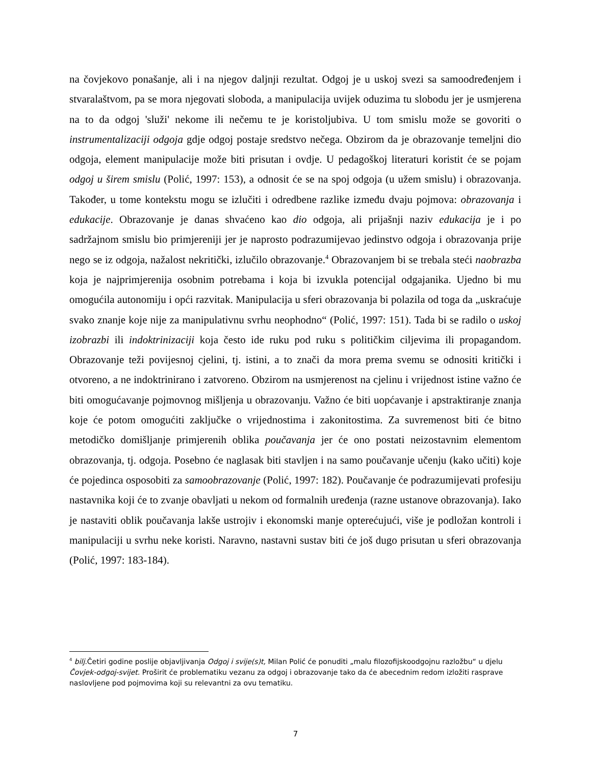na čovjekovo ponašanje, ali i na njegov daljnji rezultat. Odgoj je u uskoj svezi sa samoodređenjem i stvaralaštvom, pa se mora njegovati sloboda, a manipulacija uvijek oduzima tu slobodu jer je usmjerena na to da odgoj 'služi' nekome ili nečemu te je koristoljubiva. U tom smislu može se govoriti o instrumentalizaciji odgoja gdje odgoj postaje sredstvo nečega. Obzirom da je obrazovanje temeljni dio odgoja, element manipulacije može biti prisutan i ovdje. U pedagoškoj literaturi koristit će se pojam odgoj u širem smislu (Polić, 1997: 153), a odnosit će se na spoj odgoja (u užem smislu) i obrazovanja. Također, u tome kontekstu mogu se izlučiti i odredbene razlike između dvaju pojmova: obrazovanja i edukacije. Obrazovanje je danas shvaćeno kao dio odgoja, ali prijašnji naziv edukacija je i po sadržajnom smislu bio primjereniji jer je naprosto podrazumijevao jedinstvo odgoja i obrazovanja prije nego se iz odgoja, nažalost nekritički, izlučilo obrazovanje.<sup>4</sup> Obrazovanjem bi se trebala steći naobrazba koja je najprimjerenija osobnim potrebama i koja bi izvukla potencijal odgajanika. Ujedno bi mu omogućila autonomiju i opći razvitak. Manipulacija u sferi obrazovanja bi polazila od toga da „uskraćuje svako znanje koje nije za manipulativnu svrhu neophodno“ (Polić, 1997: 151). Tada bi se radilo o uskoj izobrazbi ili indoktrinizaciji koja često ide ruku pod ruku s političkim ciljevima ili propagandom. Obrazovanje teži povijesnoj cjelini, tj. istini, a to znači da mora prema svemu se odnositi kritički i otvoreno, a ne indoktrinirano i zatvoreno. Obzirom na usmjerenost na cjelinu i vrijednost istine važno će biti omogućavanje pojmovnog mišljenja u obrazovanju. Važno će biti uopćavanje i apstraktiranje znanja koje će potom omogućiti zaključke o vrijednostima i zakonitostima. Za suvremenost biti će bitno metodičko domišljanje primjerenih oblika poučavanja jer će ono postati neizostavnim elementom obrazovanja, tj. odgoja. Posebno će naglasak biti stavljen i na samo poučavanje učenju (kako učiti) koje će pojedinca osposobiti za samoobrazovanje (Polić, 1997: 182). Poučavanje će podrazumijevati profesiju nastavnika koji će to zvanje obavljati u nekom od formalnih uređenja (razne ustanove obrazovanja). Iako je nastaviti oblik poučavanja lakše ustrojiv i ekonomski manje opterećujući, više je podložan kontroli i manipulaciji u svrhu neke koristi. Naravno, nastavni sustav biti će još dugo prisutan u sferi obrazovanja (Polić, 1997: 183-184).
<sup>4</sup> bilj. Četiri godine poslije objavljivanja Odgoj i svije(s)t, Milan Polić će ponuditi „malu filozofijskoodgojnu razložbu“ u djelu Čovjek-odgoj-svijet. Proširit će problematiku vezanu za odgoj i obrazovanje tako da će abecednim redom izložiti rasprave naslovljene pod pojmovima koji su relevantni za ovu tematiku.
7